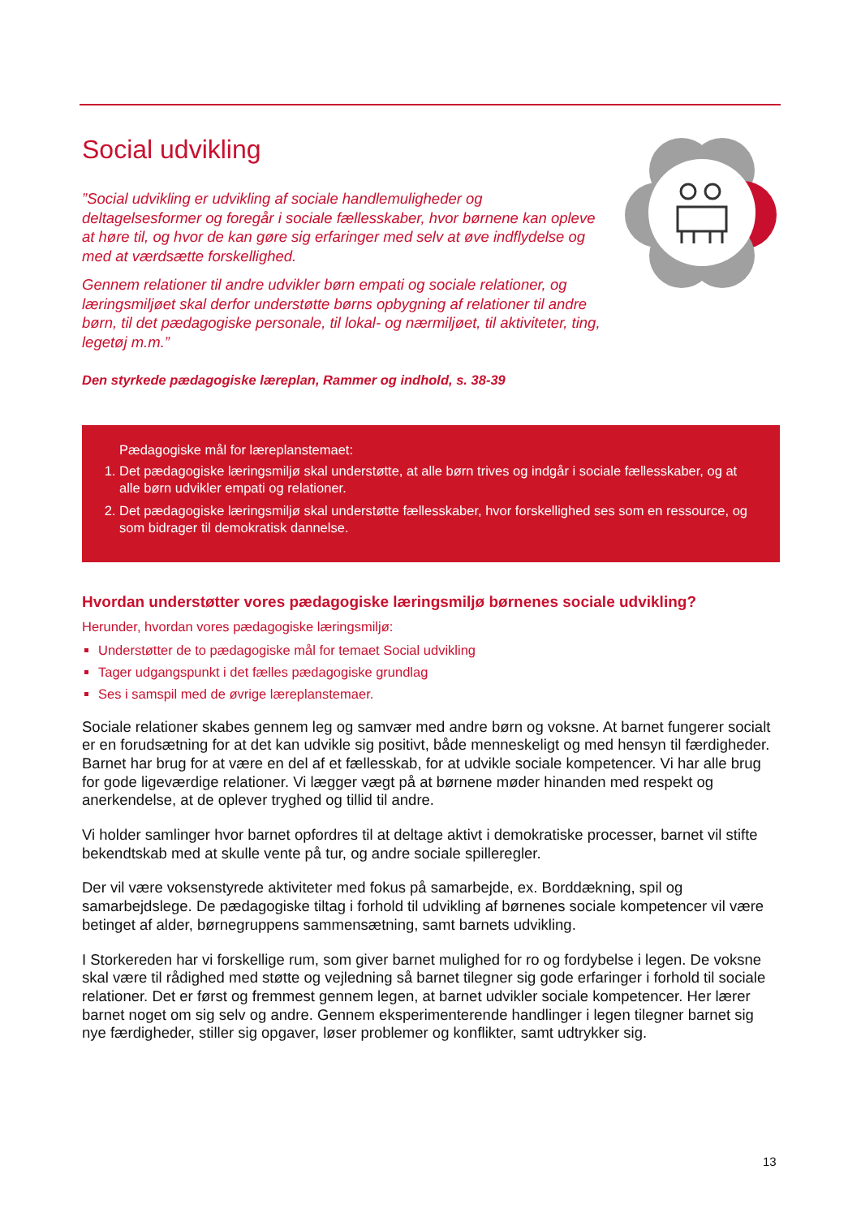Social udvikling
”Social udvikling er udvikling af sociale handlemuligheder og deltagelsesformer og foregår i sociale fællesskaber, hvor børnene kan opleve at høre til, og hvor de kan gøre sig erfaringer med selv at øve indflydelse og med at værdsætte forskellighed.
Gennem relationer til andre udvikler børn empati og sociale relationer, og læringsmiljøet skal derfor understøtte børns opbygning af relationer til andre børn, til det pædagogiske personale, til lokal- og nærmiljøet, til aktiviteter, ting, legetøj m.m.”
Den styrkede pædagogiske læreplan, Rammer og indhold, s. 38-39
Pædagogiske mål for læreplanstemaet:
1. Det pædagogiske læringsmiljø skal understøtte, at alle børn trives og indgår i sociale fællesskaber, og at alle børn udvikler empati og relationer.
2. Det pædagogiske læringsmiljø skal understøtte fællesskaber, hvor forskellighed ses som en ressource, og som bidrager til demokratisk dannelse.
Hvordan understøtter vores pædagogiske læringsmiljø børnenes sociale udvikling?
Herunder, hvordan vores pædagogiske læringsmiljø:
Understøtter de to pædagogiske mål for temaet Social udvikling
Tager udgangspunkt i det fælles pædagogiske grundlag
Ses i samspil med de øvrige læreplanstemaer.
Sociale relationer skabes gennem leg og samvær med andre børn og voksne. At barnet fungerer socialt er en forudsætning for at det kan udvikle sig positivt, både menneskeligt og med hensyn til færdigheder. Barnet har brug for at være en del af et fællesskab, for at udvikle sociale kompetencer. Vi har alle brug for gode ligeværdige relationer. Vi lægger vægt på at børnene møder hinanden med respekt og anerkendelse, at de oplever tryghed og tillid til andre.
Vi holder samlinger hvor barnet opfordres til at deltage aktivt i demokratiske processer, barnet vil stifte bekendtskab med at skulle vente på tur, og andre sociale spilleregler.
Der vil være voksenstyrede aktiviteter med fokus på samarbejde, ex. Borddækning, spil og samarbejdslege. De pædagogiske tiltag i forhold til udvikling af børnenes sociale kompetencer vil være betinget af alder, børnegruppens sammensætning, samt barnets udvikling.
I Storkereden har vi forskellige rum, som giver barnet mulighed for ro og fordybelse i legen. De voksne skal være til rådighed med støtte og vejledning så barnet tilegner sig gode erfaringer i forhold til sociale relationer. Det er først og fremmest gennem legen, at barnet udvikler sociale kompetencer. Her lærer barnet noget om sig selv og andre. Gennem eksperimenterende handlinger i legen tilegner barnet sig nye færdigheder, stiller sig opgaver, løser problemer og konflikter, samt udtrykker sig.
13